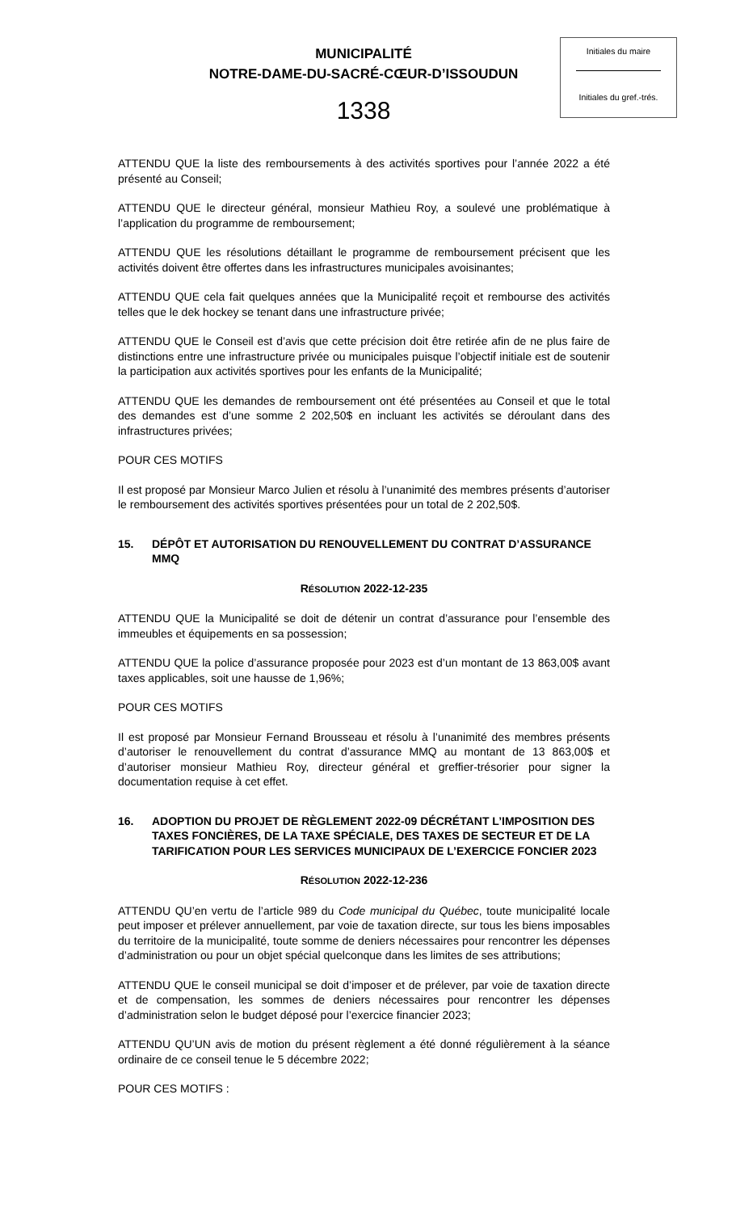MUNICIPALITÉ
NOTRE-DAME-DU-SACRÉ-CŒUR-D’ISSOUDUN
1338
Initiales du maire
Initiales du gref.-trés.
ATTENDU QUE la liste des remboursements à des activités sportives pour l’année 2022 a été présenté au Conseil;
ATTENDU QUE le directeur général, monsieur Mathieu Roy, a soulevé une problématique à l’application du programme de remboursement;
ATTENDU QUE les résolutions détaillant le programme de remboursement précisent que les activités doivent être offertes dans les infrastructures municipales avoisinantes;
ATTENDU QUE cela fait quelques années que la Municipalité reçoit et rembourse des activités telles que le dek hockey se tenant dans une infrastructure privée;
ATTENDU QUE le Conseil est d’avis que cette précision doit être retirée afin de ne plus faire de distinctions entre une infrastructure privée ou municipales puisque l’objectif initiale est de soutenir la participation aux activités sportives pour les enfants de la Municipalité;
ATTENDU QUE les demandes de remboursement ont été présentées au Conseil et que le total des demandes est d’une somme 2 202,50$ en incluant les activités se déroulant dans des infrastructures privées;
POUR CES MOTIFS
Il est proposé par Monsieur Marco Julien et résolu à l’unanimité des membres présents d’autoriser le remboursement des activités sportives présentées pour un total de 2 202,50$.
15. DÉPÔT ET AUTORISATION DU RENOUVELLEMENT DU CONTRAT D’ASSURANCE MMQ
RÉSOLUTION 2022-12-235
ATTENDU QUE la Municipalité se doit de détenir un contrat d’assurance pour l’ensemble des immeubles et équipements en sa possession;
ATTENDU QUE la police d’assurance proposée pour 2023 est d’un montant de 13 863,00$ avant taxes applicables, soit une hausse de 1,96%;
POUR CES MOTIFS
Il est proposé par Monsieur Fernand Brousseau et résolu à l’unanimité des membres présents d’autoriser le renouvellement du contrat d’assurance MMQ au montant de 13 863,00$ et d’autoriser monsieur Mathieu Roy, directeur général et greffier-trésorier pour signer la documentation requise à cet effet.
16. ADOPTION DU PROJET DE RÈGLEMENT 2022-09 DÉCRÉTANT L’IMPOSITION DES TAXES FONCIÈRES, DE LA TAXE SPÉCIALE, DES TAXES DE SECTEUR ET DE LA TARIFICATION POUR LES SERVICES MUNICIPAUX DE L’EXERCICE FONCIER 2023
RÉSOLUTION 2022-12-236
ATTENDU QU’en vertu de l’article 989 du Code municipal du Québec, toute municipalité locale peut imposer et prélever annuellement, par voie de taxation directe, sur tous les biens imposables du territoire de la municipalité, toute somme de deniers nécessaires pour rencontrer les dépenses d’administration ou pour un objet spécial quelconque dans les limites de ses attributions;
ATTENDU QUE le conseil municipal se doit d’imposer et de prélever, par voie de taxation directe et de compensation, les sommes de deniers nécessaires pour rencontrer les dépenses d’administration selon le budget déposé pour l’exercice financier 2023;
ATTENDU QU’UN avis de motion du présent règlement a été donné régulièrement à la séance ordinaire de ce conseil tenue le 5 décembre 2022;
POUR CES MOTIFS :